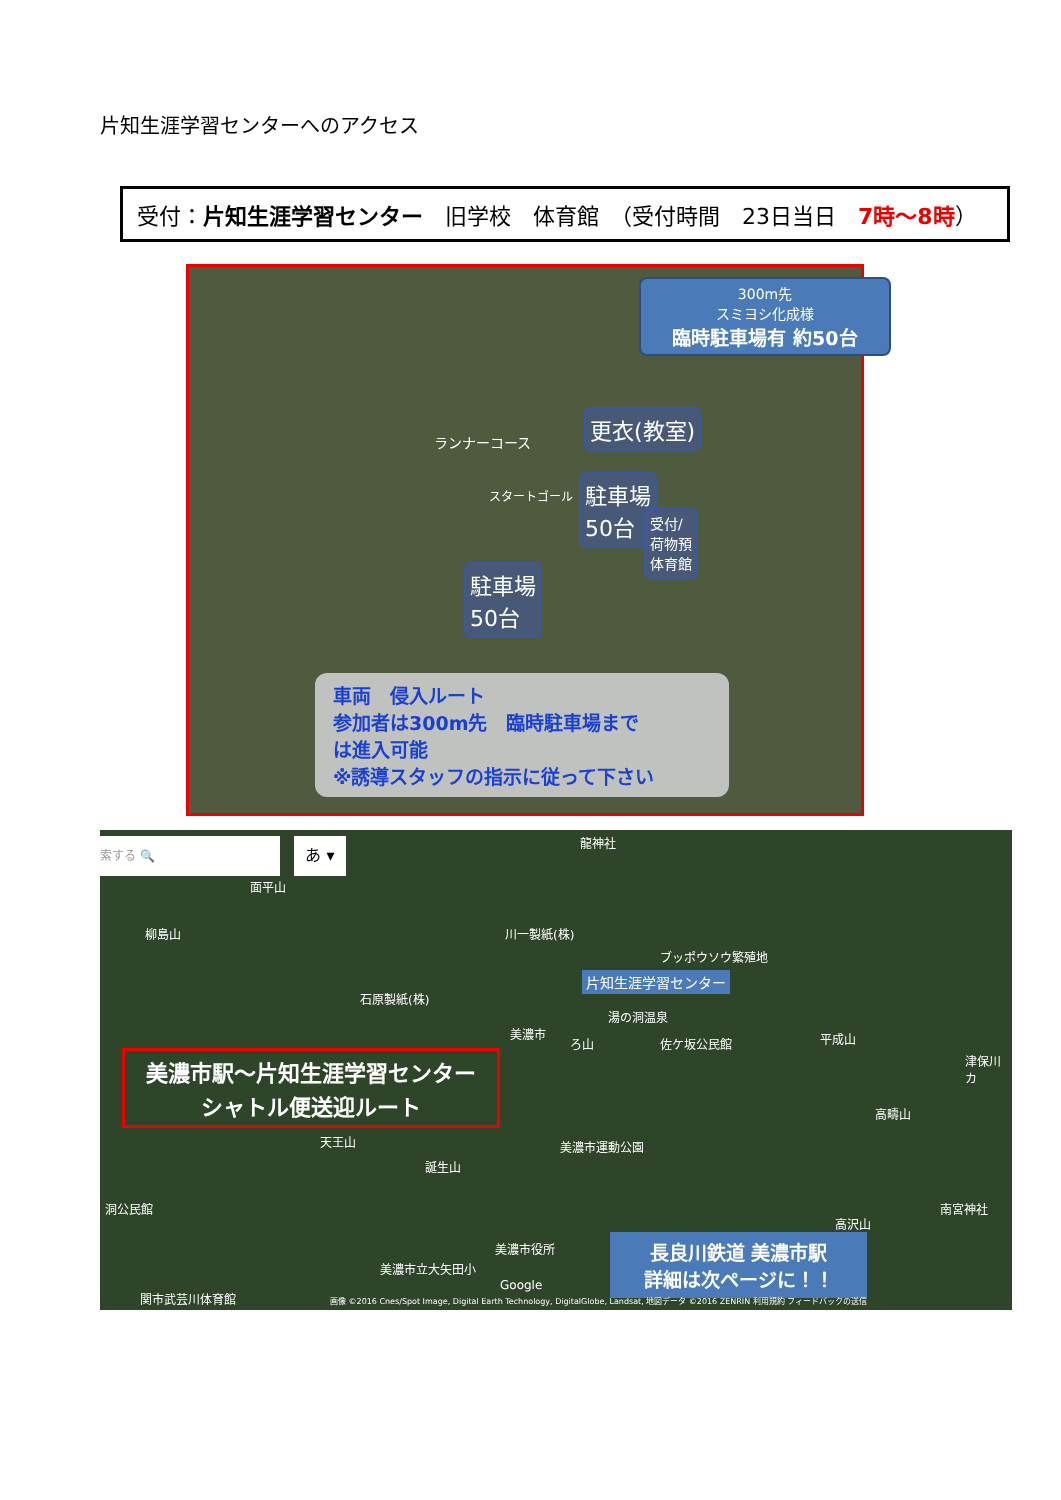片知生涯学習センターへのアクセス
受付：片知生涯学習センター　旧学校　体育館　（受付時間　23日当日　7時～8時）
300m先
スミヨシ化成様
臨時駐車場有 約50台
ランナーコース
更衣(教室)
スタートゴール
駐車場
50台
受付/
荷物預
体育館
駐車場
50台
車両　侵入ルート
参加者は300m先　臨時駐車場まで
は進入可能
※誘導スタッフの指示に従って下さい
索する 🔍 あ ▾ 龍神社
面平山
柳島山 川一製紙(株)
ブッポウソウ繁殖地
片知生涯学習センター
石原製紙(株)
湯の洞温泉
美濃市
ろ山 佐ケ坂公民館 平成山
津保川カ
美濃市駅～片知生涯学習センター
シャトル便送迎ルート
高疇山
天王山 美濃市運動公園
誕生山
洞公民館
高沢山
南宮神社
美濃市役所
美濃市立大矢田小
Google
関市武芸川体育館
長良川鉄道 美濃市駅
詳細は次ページに！！
画像 ©2016 Cnes/Spot Image, Digital Earth Technology, DigitalGlobe, Landsat, 地図データ ©2016 ZENRIN 利用規約 フィードバックの送信